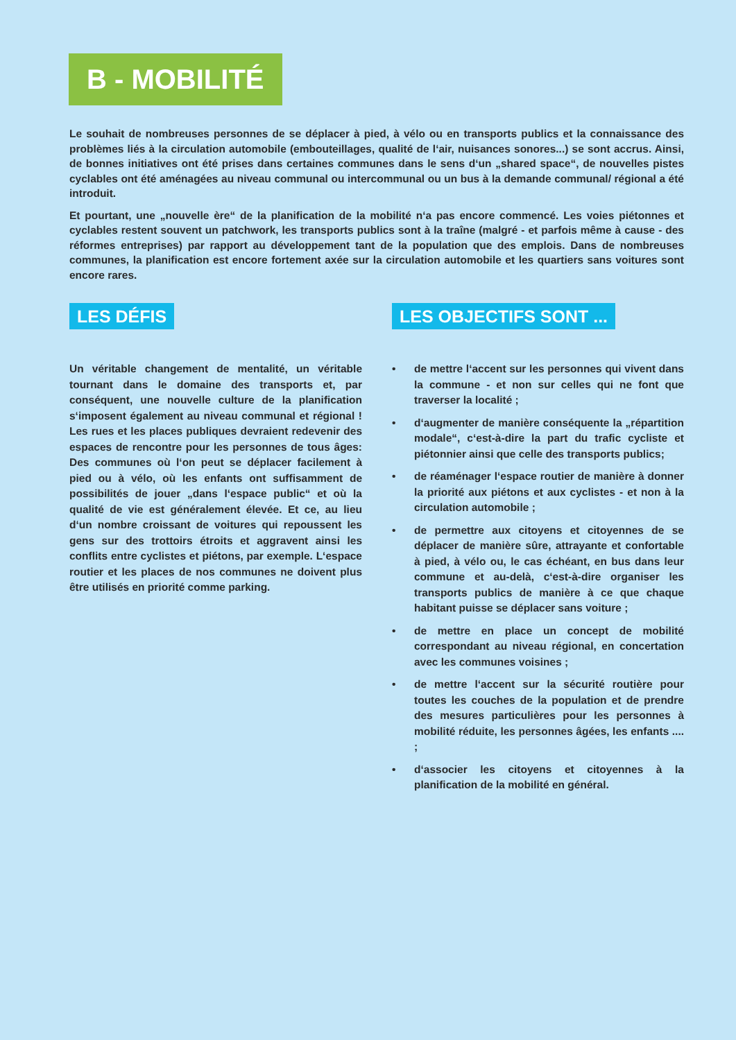B - MOBILITÉ
Le souhait de nombreuses personnes de se déplacer à pied, à vélo ou en transports publics et la connaissance des problèmes liés à la circulation automobile (embouteillages, qualité de l‘air, nuisances sonores...) se sont accrus. Ainsi, de bonnes initiatives ont été prises dans certaines communes dans le sens d‘un „shared space“, de nouvelles pistes cyclables ont été aménagées au niveau communal ou intercommunal ou un bus à la demande communal/ régional a été introduit.
Et pourtant, une „nouvelle ère“ de la planification de la mobilité n‘a pas encore commencé. Les voies piétonnes et cyclables restent souvent un patchwork, les transports publics sont à la traîne (malgré - et parfois même à cause - des réformes entreprises) par rapport au développement tant de la population que des emplois. Dans de nombreuses communes, la planification est encore fortement axée sur la circulation automobile et les quartiers sans voitures sont encore rares.
LES DÉFIS
Un véritable changement de mentalité, un véritable tournant dans le domaine des transports et, par conséquent, une nouvelle culture de la planification s‘imposent également au niveau communal et régional ! Les rues et les places publiques devraient redevenir des espaces de rencontre pour les personnes de tous âges: Des communes où l‘on peut se déplacer facilement à pied ou à vélo, où les enfants ont suffisamment de possibilités de jouer „dans l‘espace public“ et où la qualité de vie est généralement élevée. Et ce, au lieu d‘un nombre croissant de voitures qui repoussent les gens sur des trottoirs étroits et aggravent ainsi les conflits entre cyclistes et piétons, par exemple. L‘espace routier et les places de nos communes ne doivent plus être utilisés en priorité comme parking.
LES OBJECTIFS SONT ...
• de mettre l‘accent sur les personnes qui vivent dans la commune - et non sur celles qui ne font que traverser la localité ;
• d‘augmenter de manière conséquente la „répartition modale“, c‘est-à-dire la part du trafic cycliste et piétonnier ainsi que celle des transports publics;
• de réaménager l‘espace routier de manière à donner la priorité aux piétons et aux cyclistes - et non à la circulation automobile ;
• de permettre aux citoyens et citoyennes de se déplacer de manière sûre, attrayante et confortable à pied, à vélo ou, le cas échéant, en bus dans leur commune et au-delà, c‘est-à-dire organiser les transports publics de manière à ce que chaque habitant puisse se déplacer sans voiture ;
• de mettre en place un concept de mobilité correspondant au niveau régional, en concertation avec les communes voisines ;
• de mettre l‘accent sur la sécurité routière pour toutes les couches de la population et de prendre des mesures particulières pour les personnes à mobilité réduite, les personnes âgées, les enfants .... ;
• d‘associer les citoyens et citoyennes à la planification de la mobilité en général.